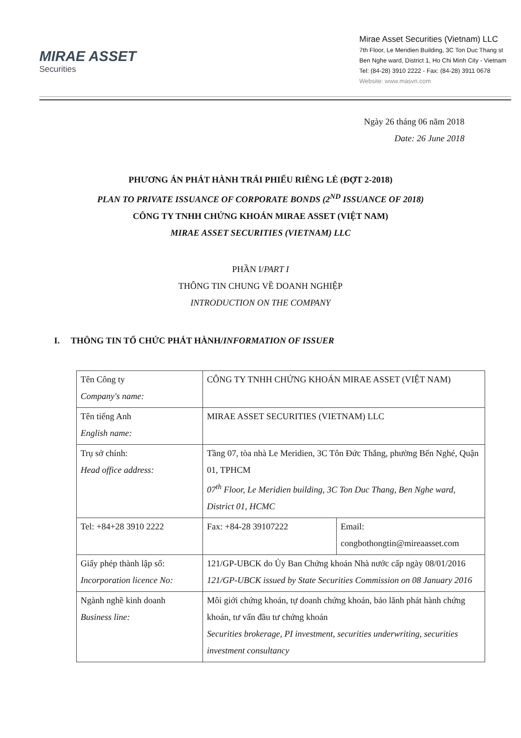MIRAE ASSET
Securities
Mirae Asset Securities (Vietnam) LLC
7th Floor, Le Meridien Building, 3C Ton Duc Thang st
Ben Nghe ward, District 1, Ho Chi Minh City - Vietnam
Tel: (84-28) 3910 2222 - Fax: (84-28) 3911 0678
Website: www.masvn.com
Ngày 26 tháng 06 năm 2018
Date: 26 June 2018
PHƯƠNG ÁN PHÁT HÀNH TRÁI PHIẾU RIÊNG LẺ (ĐỢT 2-2018)
PLAN TO PRIVATE ISSUANCE OF CORPORATE BONDS (2<sup>ND</sup> ISSUANCE OF 2018)
CÔNG TY TNHH CHỨNG KHOÁN MIRAE ASSET (VIỆT NAM)
MIRAE ASSET SECURITIES (VIETNAM) LLC
PHẦN I/PART I
THÔNG TIN CHUNG VỀ DOANH NGHIỆP
INTRODUCTION ON THE COMPANY
I. THÔNG TIN TỔ CHỨC PHÁT HÀNH/INFORMATION OF ISSUER
| Tên Công ty Company's name: | CÔNG TY TNHH CHỨNG KHOÁN MIRAE ASSET (VIỆT NAM) | |
| Tên tiếng Anh English name: | MIRAE ASSET SECURITIES (VIETNAM) LLC | |
| Trụ sở chính: Head office address: | Tầng 07, tòa nhà Le Meridien, 3C Tôn Đức Thắng, phường Bến Nghé, Quận 01, TPHCM 07<sup>th</sup> Floor, Le Meridien building, 3C Ton Duc Thang, Ben Nghe ward, District 01, HCMC | |
| Tel: +84+28 3910 2222 | Fax: +84-28 39107222 | Email: congbothongtin@mireaasset.com |
| Giấy phép thành lập số: Incorporation licence No: | 121/GP-UBCK do Ủy Ban Chứng khoán Nhà nước cấp ngày 08/01/2016 121/GP-UBCK issued by State Securities Commission on 08 January 2016 | |
| Ngành nghề kinh doanh Business line: | Môi giới chứng khoán, tự doanh chứng khoán, bảo lãnh phát hành chứng khoán, tư vấn đầu tư chứng khoán Securities brokerage, PI investment, securities underwriting, securities investment consultancy | |